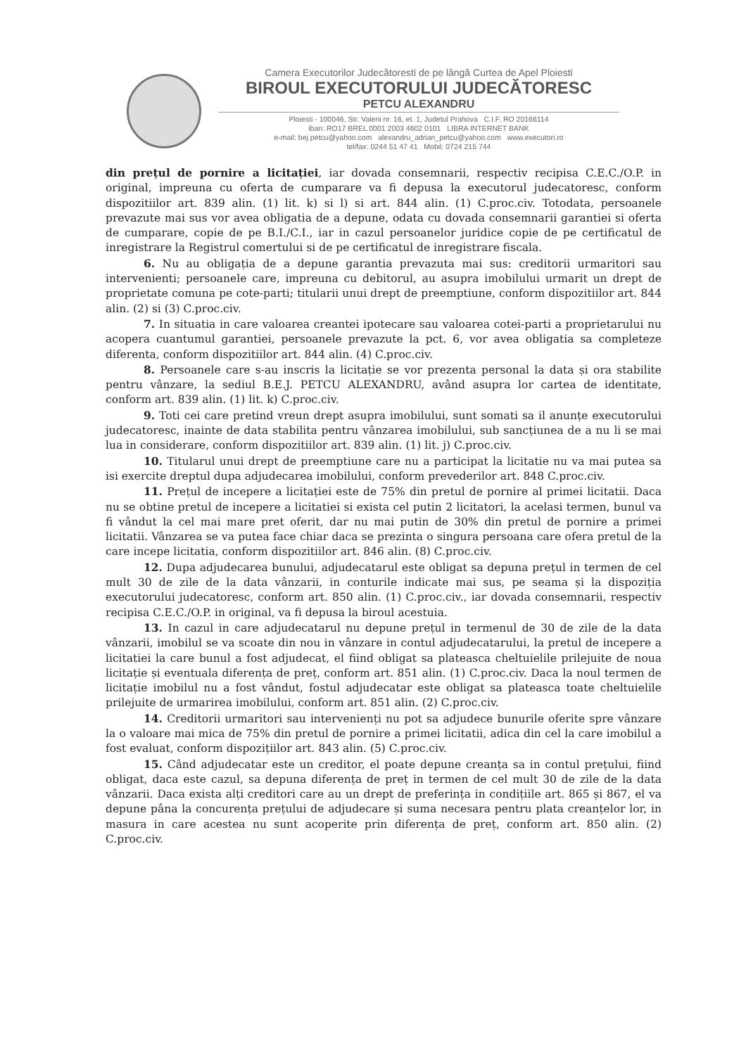Camera Executorilor Judecătoresti de pe lângă Curtea de Apel Ploiesti
BIROUL EXECUTORULUI JUDECĂTORESC
PETCU ALEXANDRU
Ploiesti - 100046, Str. Valeni nr. 16, et. 1, Judetul Prahova C.I.F. RO 20166114
iban: RO17 BREL 0001 2003 4602 0101 LIBRA INTERNET BANK
e-mail: bej.petcu@yahoo.com alexandru_adrian_petcu@yahoo.com www.executori.ro
tel/fax: 0244 51 47 41 Mobil: 0724 215 744
din prețul de pornire a licitației, iar dovada consemnarii, respectiv recipisa C.E.C./O.P. in original, impreuna cu oferta de cumparare va fi depusa la executorul judecatoresc, conform dispozitiilor art. 839 alin. (1) lit. k) si l) si art. 844 alin. (1) C.proc.civ. Totodata, persoanele prevazute mai sus vor avea obligatia de a depune, odata cu dovada consemnarii garantiei si oferta de cumparare, copie de pe B.I./C.I., iar in cazul persoanelor juridice copie de pe certificatul de inregistrare la Registrul comertului si de pe certificatul de inregistrare fiscala.
6. Nu au obligația de a depune garantia prevazuta mai sus: creditorii urmaritori sau intervenienti; persoanele care, impreuna cu debitorul, au asupra imobilului urmarit un drept de proprietate comuna pe cote-parti; titularii unui drept de preemptiune, conform dispozitiilor art. 844 alin. (2) si (3) C.proc.civ.
7. In situatia in care valoarea creantei ipotecare sau valoarea cotei-parti a proprietarului nu acopera cuantumul garantiei, persoanele prevazute la pct. 6, vor avea obligatia sa completeze diferenta, conform dispozitiilor art. 844 alin. (4) C.proc.civ.
8. Persoanele care s-au inscris la licitație se vor prezenta personal la data și ora stabilite pentru vânzare, la sediul B.E.J. PETCU ALEXANDRU, având asupra lor cartea de identitate, conform art. 839 alin. (1) lit. k) C.proc.civ.
9. Toti cei care pretind vreun drept asupra imobilului, sunt somati sa il anunțe executorului judecatoresc, inainte de data stabilita pentru vânzarea imobilului, sub sancțiunea de a nu li se mai lua in considerare, conform dispozitiilor art. 839 alin. (1) lit. j) C.proc.civ.
10. Titularul unui drept de preemptiune care nu a participat la licitatie nu va mai putea sa isi exercite dreptul dupa adjudecarea imobilului, conform prevederilor art. 848 C.proc.civ.
11. Prețul de incepere a licitației este de 75% din pretul de pornire al primei licitatii. Daca nu se obtine pretul de incepere a licitatiei si exista cel putin 2 licitatori, la acelasi termen, bunul va fi vândut la cel mai mare pret oferit, dar nu mai putin de 30% din pretul de pornire a primei licitatii. Vânzarea se va putea face chiar daca se prezinta o singura persoana care ofera pretul de la care incepe licitatia, conform dispozitiilor art. 846 alin. (8) C.proc.civ.
12. Dupa adjudecarea bunului, adjudecatarul este obligat sa depuna prețul in termen de cel mult 30 de zile de la data vânzarii, in conturile indicate mai sus, pe seama și la dispoziția executorului judecatoresc, conform art. 850 alin. (1) C.proc.civ., iar dovada consemnarii, respectiv recipisa C.E.C./O.P. in original, va fi depusa la biroul acestuia.
13. In cazul in care adjudecatarul nu depune prețul in termenul de 30 de zile de la data vânzarii, imobilul se va scoate din nou in vânzare in contul adjudecatarului, la pretul de incepere a licitatiei la care bunul a fost adjudecat, el fiind obligat sa plateasca cheltuielile prilejuite de noua licitație și eventuala diferența de preț, conform art. 851 alin. (1) C.proc.civ. Daca la noul termen de licitație imobilul nu a fost vândut, fostul adjudecatar este obligat sa plateasca toate cheltuielile prilejuite de urmarirea imobilului, conform art. 851 alin. (2) C.proc.civ.
14. Creditorii urmaritori sau intervenienți nu pot sa adjudece bunurile oferite spre vânzare la o valoare mai mica de 75% din pretul de pornire a primei licitatii, adica din cel la care imobilul a fost evaluat, conform dispozițiilor art. 843 alin. (5) C.proc.civ.
15. Când adjudecatar este un creditor, el poate depune creanța sa in contul prețului, fiind obligat, daca este cazul, sa depuna diferența de preț in termen de cel mult 30 de zile de la data vânzarii. Daca exista alți creditori care au un drept de preferința in condițiile art. 865 și 867, el va depune pâna la concurența prețului de adjudecare și suma necesara pentru plata creanțelor lor, in masura in care acestea nu sunt acoperite prin diferența de preț, conform art. 850 alin. (2) C.proc.civ.